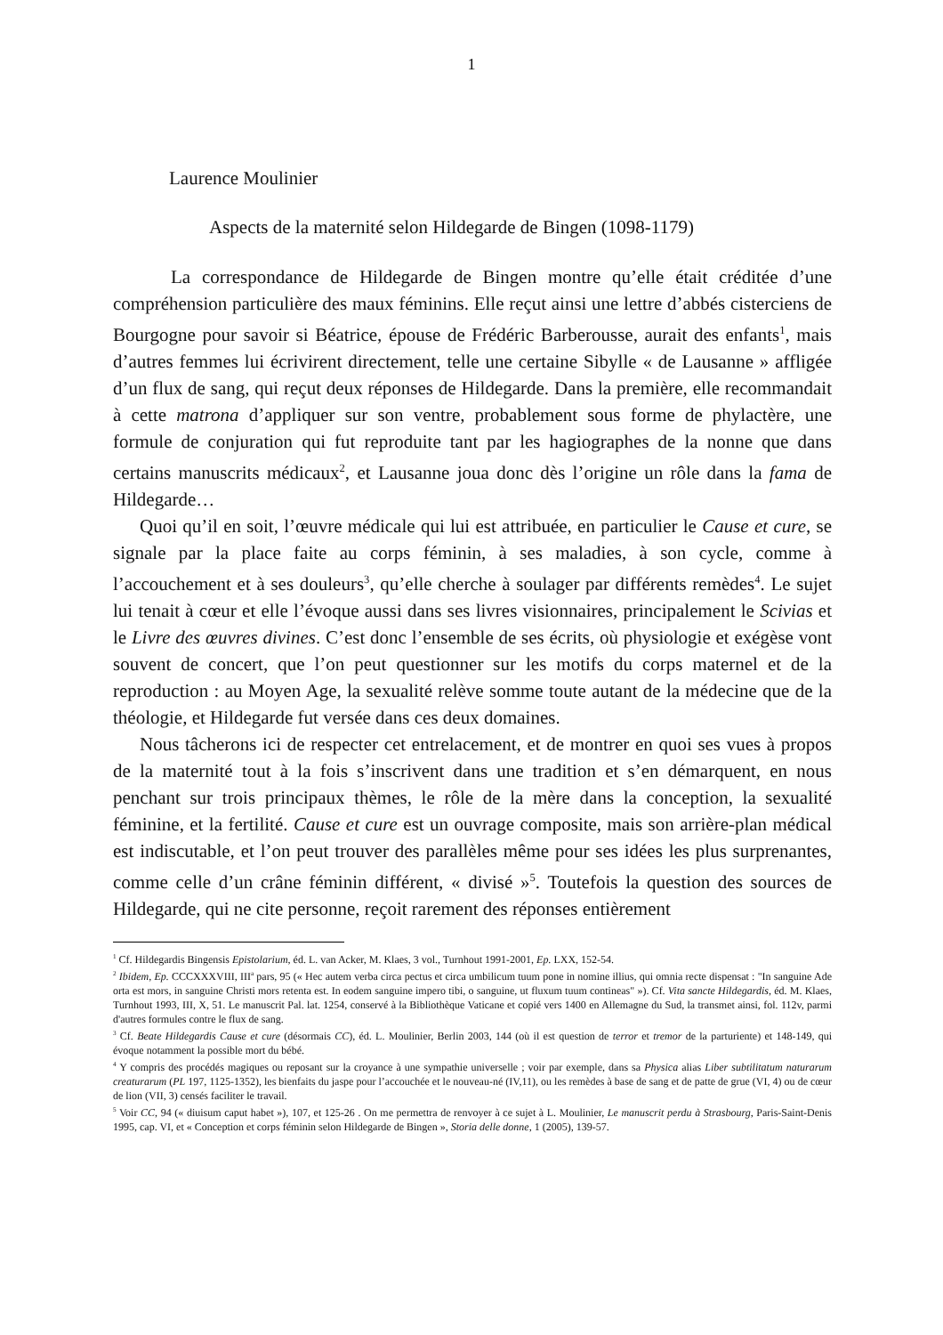1
Laurence Moulinier
Aspects de la maternité selon Hildegarde de Bingen (1098-1179)
La correspondance de Hildegarde de Bingen montre qu’elle était créditée d’une compréhension particulière des maux féminins. Elle reçut ainsi une lettre d’abbés cisterciens de Bourgogne pour savoir si Béatrice, épouse de Frédéric Barberousse, aurait des enfants<sup>1</sup>, mais d’autres femmes lui écrivirent directement, telle une certaine Sibylle « de Lausanne » affligée d’un flux de sang, qui reçut deux réponses de Hildegarde. Dans la première, elle recommandait à cette matrona d’appliquer sur son ventre, probablement sous forme de phylactère, une formule de conjuration qui fut reproduite tant par les hagiographes de la nonne que dans certains manuscrits médicaux<sup>2</sup>, et Lausanne joua donc dès l’origine un rôle dans la fama de Hildegarde…
Quoi qu’il en soit, l’œuvre médicale qui lui est attribuée, en particulier le Cause et cure, se signale par la place faite au corps féminin, à ses maladies, à son cycle, comme à l’accouchement et à ses douleurs<sup>3</sup>, qu’elle cherche à soulager par différents remèdes<sup>4</sup>. Le sujet lui tenait à cœur et elle l’évoque aussi dans ses livres visionnaires, principalement le Scivias et le Livre des œuvres divines. C’est donc l’ensemble de ses écrits, où physiologie et exégèse vont souvent de concert, que l’on peut questionner sur les motifs du corps maternel et de la reproduction : au Moyen Age, la sexualité relève somme toute autant de la médecine que de la théologie, et Hildegarde fut versée dans ces deux domaines.
Nous tâcherons ici de respecter cet entrelacement, et de montrer en quoi ses vues à propos de la maternité tout à la fois s’inscrivent dans une tradition et s’en démarquent, en nous penchant sur trois principaux thèmes, le rôle de la mère dans la conception, la sexualité féminine, et la fertilité. Cause et cure est un ouvrage composite, mais son arrière-plan médical est indiscutable, et l’on peut trouver des parallèles même pour ses idées les plus surprenantes, comme celle d’un crâne féminin différent, « divisé »<sup>5</sup>. Toutefois la question des sources de Hildegarde, qui ne cite personne, reçoit rarement des réponses entièrement
<sup>1</sup> Cf. Hildegardis Bingensis Epistolarium, éd. L. van Acker, M. Klaes, 3 vol., Turnhout 1991-2001, Ep. LXX, 152-54.
<sup>2</sup> Ibidem, Ep. CCCXXXVIII, III<sup>a</sup> pars, 95 (« Hec autem verba circa pectus et circa umbilicum tuum pone in nomine illius, qui omnia recte dispensat : "In sanguine Ade orta est mors, in sanguine Christi mors retenta est. In eodem sanguine impero tibi, o sanguine, ut fluxum tuum contineas" »). Cf. Vita sancte Hildegardis, éd. M. Klaes, Turnhout 1993, III, X, 51. Le manuscrit Pal. lat. 1254, conservé à la Bibliothèque Vaticane et copié vers 1400 en Allemagne du Sud, la transmet ainsi, fol. 112v, parmi d'autres formules contre le flux de sang.
<sup>3</sup> Cf. Beate Hildegardis Cause et cure (désormais CC), éd. L. Moulinier, Berlin 2003, 144 (où il est question de terror et tremor de la parturiente) et 148-149, qui évoque notamment la possible mort du bébé.
<sup>4</sup> Y compris des procédés magiques ou reposant sur la croyance à une sympathie universelle ; voir par exemple, dans sa Physica alias Liber subtilitatum naturarum creaturarum (PL 197, 1125-1352), les bienfaits du jaspe pour l’accouchée et le nouveau-né (IV,11), ou les remèdes à base de sang et de patte de grue (VI, 4) ou de cœur de lion (VII, 3) censés faciliter le travail.
<sup>5</sup> Voir CC, 94 (« diuisum caput habet »), 107, et 125-26 . On me permettra de renvoyer à ce sujet à L. Moulinier, Le manuscrit perdu à Strasbourg, Paris-Saint-Denis 1995, cap. VI, et « Conception et corps féminin selon Hildegarde de Bingen », Storia delle donne, 1 (2005), 139-57.